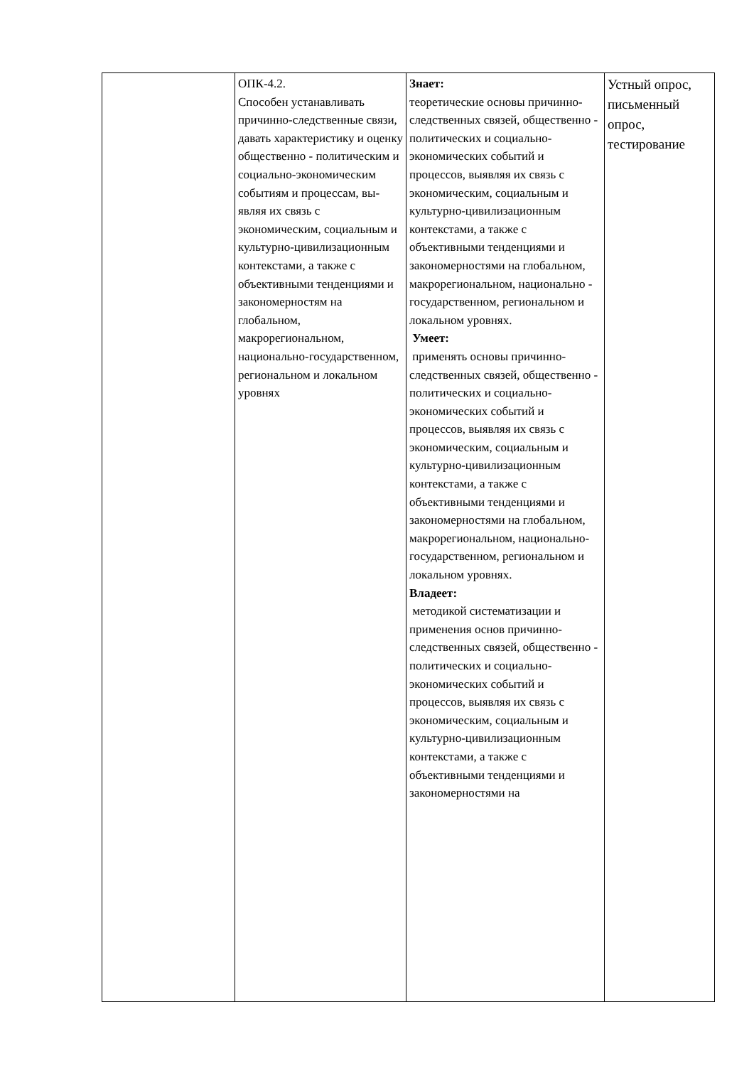| | ОПК-4.2. Способен устанавливать причинно-следственные связи, давать характеристику и оценку общественно - политическим и социально-экономическим событиям и процессам, вы-являя их связь с экономическим, социальным и культурно-цивилизационным контекстами, а также с объективными тенденциями и закономерностям на глобальном, макрорегиональном, национально-государственном, региональном и локальном уровнях | Знает: теоретические основы причинно-следственных связей, общественно - политических и социально-экономических событий и процессов, выявляя их связь с экономическим, социальным и культурно-цивилизационным контекстами, а также с объективными тенденциями и закономерностями на глобальном, макрорегиональном, национально - государственном, региональном и локальном уровнях. Умеет: применять основы причинно-следственных связей, общественно - политических и социально-экономических событий и процессов, выявляя их связь с экономическим, социальным и культурно-цивилизационным контекстами, а также с объективными тенденциями и закономерностями на глобальном, макрорегиональном, национально-государственном, региональном и локальном уровнях. Владеет: методикой систематизации и применения основ причинно-следственных связей, общественно - политических и социально-экономических событий и процессов, выявляя их связь с экономическим, социальным и культурно-цивилизационным контекстами, а также с объективными тенденциями и закономерностями на | Устный опрос, письменный опрос, тестирование |